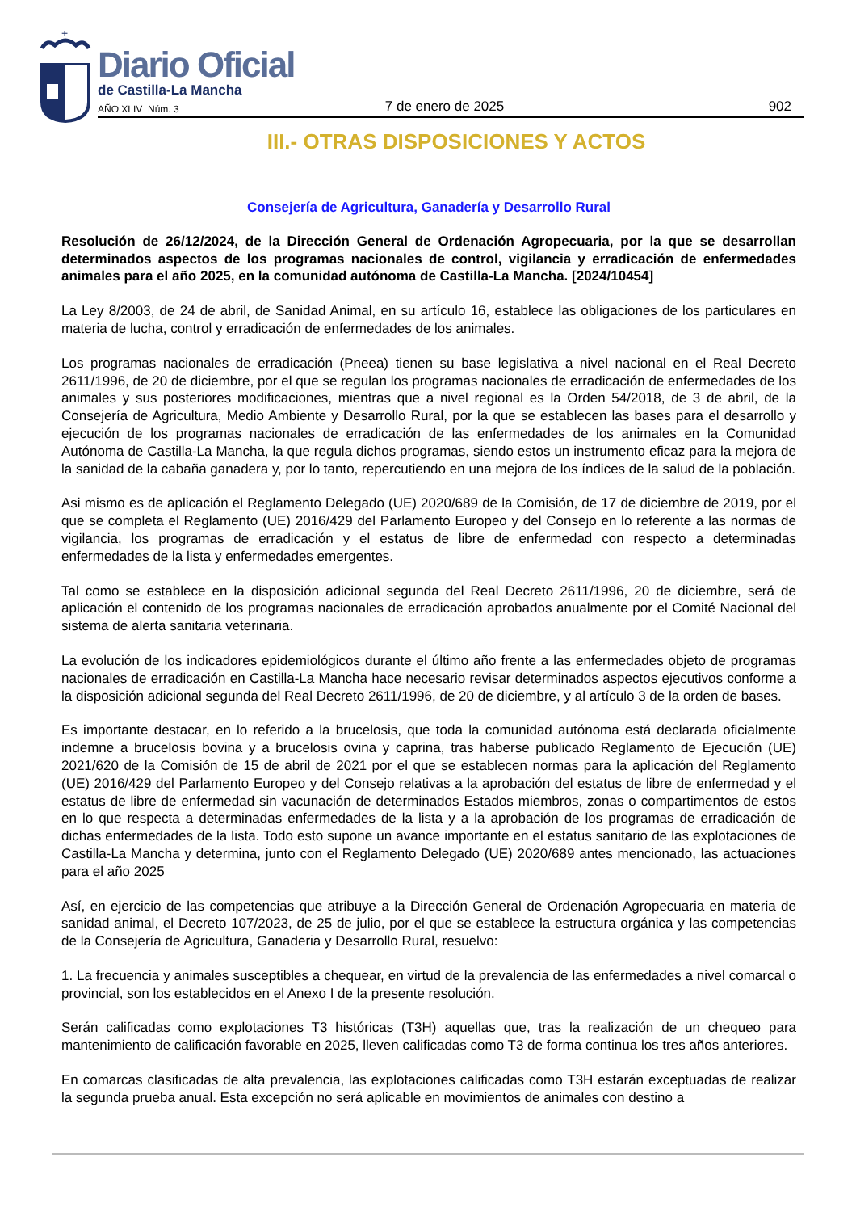+
Diario Oficial
de Castilla-La Mancha
AÑO XLIV Núm. 3 7 de enero de 2025 902
III.- OTRAS DISPOSICIONES Y ACTOS
Consejería de Agricultura, Ganadería y Desarrollo Rural
Resolución de 26/12/2024, de la Dirección General de Ordenación Agropecuaria, por la que se desarrollan determinados aspectos de los programas nacionales de control, vigilancia y erradicación de enfermedades animales para el año 2025, en la comunidad autónoma de Castilla-La Mancha. [2024/10454]
La Ley 8/2003, de 24 de abril, de Sanidad Animal, en su artículo 16, establece las obligaciones de los particulares en materia de lucha, control y erradicación de enfermedades de los animales.
Los programas nacionales de erradicación (Pneea) tienen su base legislativa a nivel nacional en el Real Decreto 2611/1996, de 20 de diciembre, por el que se regulan los programas nacionales de erradicación de enfermedades de los animales y sus posteriores modificaciones, mientras que a nivel regional es la Orden 54/2018, de 3 de abril, de la Consejería de Agricultura, Medio Ambiente y Desarrollo Rural, por la que se establecen las bases para el desarrollo y ejecución de los programas nacionales de erradicación de las enfermedades de los animales en la Comunidad Autónoma de Castilla-La Mancha, la que regula dichos programas, siendo estos un instrumento eficaz para la mejora de la sanidad de la cabaña ganadera y, por lo tanto, repercutiendo en una mejora de los índices de la salud de la población.
Asi mismo es de aplicación el Reglamento Delegado (UE) 2020/689 de la Comisión, de 17 de diciembre de 2019, por el que se completa el Reglamento (UE) 2016/429 del Parlamento Europeo y del Consejo en lo referente a las normas de vigilancia, los programas de erradicación y el estatus de libre de enfermedad con respecto a determinadas enfermedades de la lista y enfermedades emergentes.
Tal como se establece en la disposición adicional segunda del Real Decreto 2611/1996, 20 de diciembre, será de aplicación el contenido de los programas nacionales de erradicación aprobados anualmente por el Comité Nacional del sistema de alerta sanitaria veterinaria.
La evolución de los indicadores epidemiológicos durante el último año frente a las enfermedades objeto de programas nacionales de erradicación en Castilla-La Mancha hace necesario revisar determinados aspectos ejecutivos conforme a la disposición adicional segunda del Real Decreto 2611/1996, de 20 de diciembre, y al artículo 3 de la orden de bases.
Es importante destacar, en lo referido a la brucelosis, que toda la comunidad autónoma está declarada oficialmente indemne a brucelosis bovina y a brucelosis ovina y caprina, tras haberse publicado Reglamento de Ejecución (UE) 2021/620 de la Comisión de 15 de abril de 2021 por el que se establecen normas para la aplicación del Reglamento (UE) 2016/429 del Parlamento Europeo y del Consejo relativas a la aprobación del estatus de libre de enfermedad y el estatus de libre de enfermedad sin vacunación de determinados Estados miembros, zonas o compartimentos de estos en lo que respecta a determinadas enfermedades de la lista y a la aprobación de los programas de erradicación de dichas enfermedades de la lista. Todo esto supone un avance importante en el estatus sanitario de las explotaciones de Castilla-La Mancha y determina, junto con el Reglamento Delegado (UE) 2020/689 antes mencionado, las actuaciones para el año 2025
Así, en ejercicio de las competencias que atribuye a la Dirección General de Ordenación Agropecuaria en materia de sanidad animal, el Decreto 107/2023, de 25 de julio, por el que se establece la estructura orgánica y las competencias de la Consejería de Agricultura, Ganaderia y Desarrollo Rural, resuelvo:
1. La frecuencia y animales susceptibles a chequear, en virtud de la prevalencia de las enfermedades a nivel comarcal o provincial, son los establecidos en el Anexo I de la presente resolución.
Serán calificadas como explotaciones T3 históricas (T3H) aquellas que, tras la realización de un chequeo para mantenimiento de calificación favorable en 2025, lleven calificadas como T3 de forma continua los tres años anteriores.
En comarcas clasificadas de alta prevalencia, las explotaciones calificadas como T3H estarán exceptuadas de realizar la segunda prueba anual. Esta excepción no será aplicable en movimientos de animales con destino a